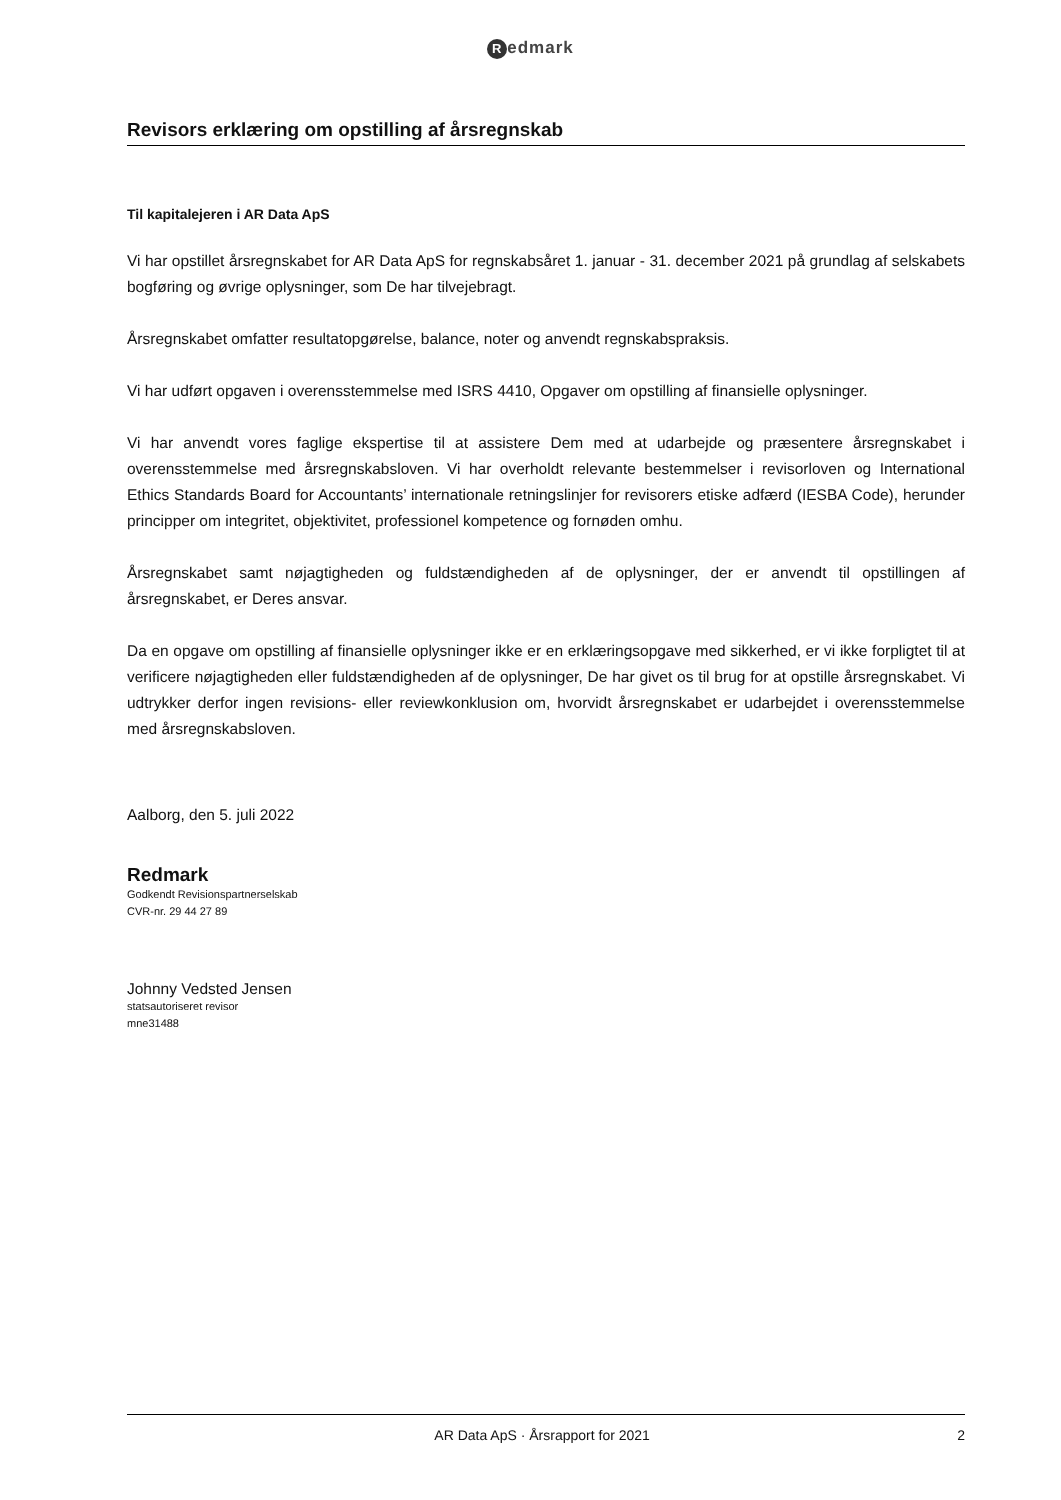Redmark
Revisors erklæring om opstilling af årsregnskab
Til kapitalejeren i AR Data ApS
Vi har opstillet årsregnskabet for AR Data ApS for regnskabsåret 1. januar - 31. december 2021 på grundlag af selskabets bogføring og øvrige oplysninger, som De har tilvejebragt.
Årsregnskabet omfatter resultatopgørelse, balance, noter og anvendt regnskabspraksis.
Vi har udført opgaven i overensstemmelse med ISRS 4410, Opgaver om opstilling af finansielle oplysninger.
Vi har anvendt vores faglige ekspertise til at assistere Dem med at udarbejde og præsentere årsregnskabet i overensstemmelse med årsregnskabsloven. Vi har overholdt relevante bestemmelser i revisorloven og International Ethics Standards Board for Accountants’ internationale retningslinjer for revisorers etiske adfærd (IESBA Code), herunder principper om integritet, objektivitet, professionel kompetence og fornøden omhu.
Årsregnskabet samt nøjagtigheden og fuldstændigheden af de oplysninger, der er anvendt til opstillingen af årsregnskabet, er Deres ansvar.
Da en opgave om opstilling af finansielle oplysninger ikke er en erklæringsopgave med sikkerhed, er vi ikke forpligtet til at verificere nøjagtigheden eller fuldstændigheden af de oplysninger, De har givet os til brug for at opstille årsregnskabet. Vi udtrykker derfor ingen revisions- eller reviewkonklusion om, hvorvidt årsregnskabet er udarbejdet i overensstemmelse med årsregnskabsloven.
Aalborg, den 5. juli 2022
Redmark
Godkendt Revisionspartnerselskab
CVR-nr. 29 44 27 89
Johnny Vedsted Jensen
statsautoriseret revisor
mne31488
AR Data ApS · Årsrapport for 2021
2